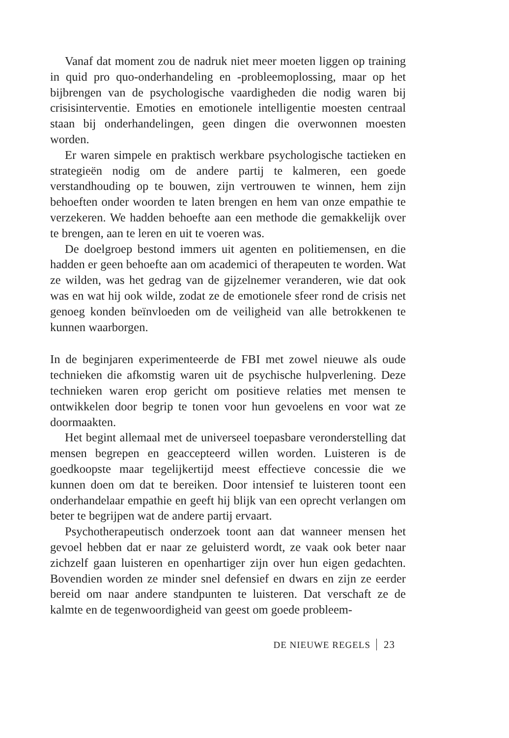Vanaf dat moment zou de nadruk niet meer moeten liggen op training in quid pro quo-onderhandeling en -probleemoplossing, maar op het bijbrengen van de psychologische vaardigheden die nodig waren bij crisisinterventie. Emoties en emotionele intelligentie moesten centraal staan bij onderhandelingen, geen dingen die overwonnen moesten worden.
Er waren simpele en praktisch werkbare psychologische tactieken en strategieën nodig om de andere partij te kalmeren, een goede verstandhouding op te bouwen, zijn vertrouwen te winnen, hem zijn behoeften onder woorden te laten brengen en hem van onze empathie te verzekeren. We hadden behoefte aan een methode die gemakkelijk over te brengen, aan te leren en uit te voeren was.
De doelgroep bestond immers uit agenten en politiemensen, en die hadden er geen behoefte aan om academici of therapeuten te worden. Wat ze wilden, was het gedrag van de gijzelnemer veranderen, wie dat ook was en wat hij ook wilde, zodat ze de emotionele sfeer rond de crisis net genoeg konden beïnvloeden om de veiligheid van alle betrokkenen te kunnen waarborgen.
In de beginjaren experimenteerde de FBI met zowel nieuwe als oude technieken die afkomstig waren uit de psychische hulpverlening. Deze technieken waren erop gericht om positieve relaties met mensen te ontwikkelen door begrip te tonen voor hun gevoelens en voor wat ze doormaakten.
Het begint allemaal met de universeel toepasbare veronderstelling dat mensen begrepen en geaccepteerd willen worden. Luisteren is de goedkoopste maar tegelijkertijd meest effectieve concessie die we kunnen doen om dat te bereiken. Door intensief te luisteren toont een onderhandelaar empathie en geeft hij blijk van een oprecht verlangen om beter te begrijpen wat de andere partij ervaart.
Psychotherapeutisch onderzoek toont aan dat wanneer mensen het gevoel hebben dat er naar ze geluisterd wordt, ze vaak ook beter naar zichzelf gaan luisteren en openhartiger zijn over hun eigen gedachten. Bovendien worden ze minder snel defensief en dwars en zijn ze eerder bereid om naar andere standpunten te luisteren. Dat verschaft ze de kalmte en de tegenwoordigheid van geest om goede probleem-
DE NIEUWE REGELS 23